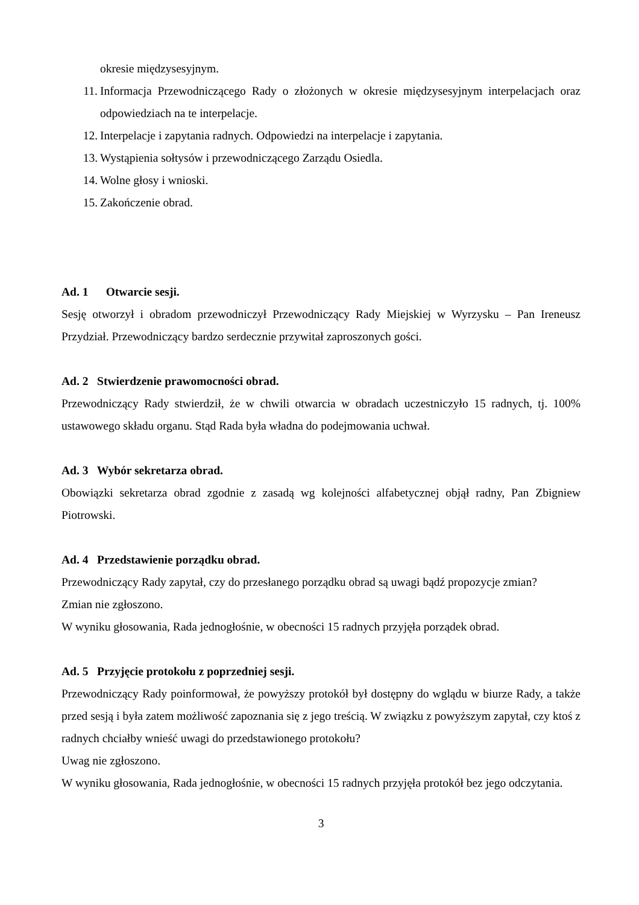okresie międzysesyjnym.
11. Informacja Przewodniczącego Rady o złożonych w okresie międzysesyjnym interpelacjach oraz odpowiedziach na te interpelacje.
12. Interpelacje i zapytania radnych. Odpowiedzi na interpelacje i zapytania.
13. Wystąpienia sołtysów i przewodniczącego Zarządu Osiedla.
14. Wolne głosy i wnioski.
15. Zakończenie obrad.
Ad. 1 Otwarcie sesji.
Sesję otworzył i obradom przewodniczył Przewodniczący Rady Miejskiej w Wyrzysku – Pan Ireneusz Przydział. Przewodniczący bardzo serdecznie przywitał zaproszonych gości.
Ad. 2 Stwierdzenie prawomocności obrad.
Przewodniczący Rady stwierdził, że w chwili otwarcia w obradach uczestniczyło 15 radnych, tj. 100% ustawowego składu organu. Stąd Rada była władna do podejmowania uchwał.
Ad. 3 Wybór sekretarza obrad.
Obowiązki sekretarza obrad zgodnie z zasadą wg kolejności alfabetycznej objął radny, Pan Zbigniew Piotrowski.
Ad. 4 Przedstawienie porządku obrad.
Przewodniczący Rady zapytał, czy do przesłanego porządku obrad są uwagi bądź propozycje zmian?
Zmian nie zgłoszono.
W wyniku głosowania, Rada jednogłośnie, w obecności 15 radnych przyjęła porządek obrad.
Ad. 5 Przyjęcie protokołu z poprzedniej sesji.
Przewodniczący Rady poinformował, że powyższy protokół był dostępny do wglądu w biurze Rady, a także przed sesją i była zatem możliwość zapoznania się z jego treścią. W związku z powyższym zapytał, czy ktoś z radnych chciałby wnieść uwagi do przedstawionego protokołu?
Uwag nie zgłoszono.
W wyniku głosowania, Rada jednogłośnie, w obecności 15 radnych przyjęła protokół bez jego odczytania.
3